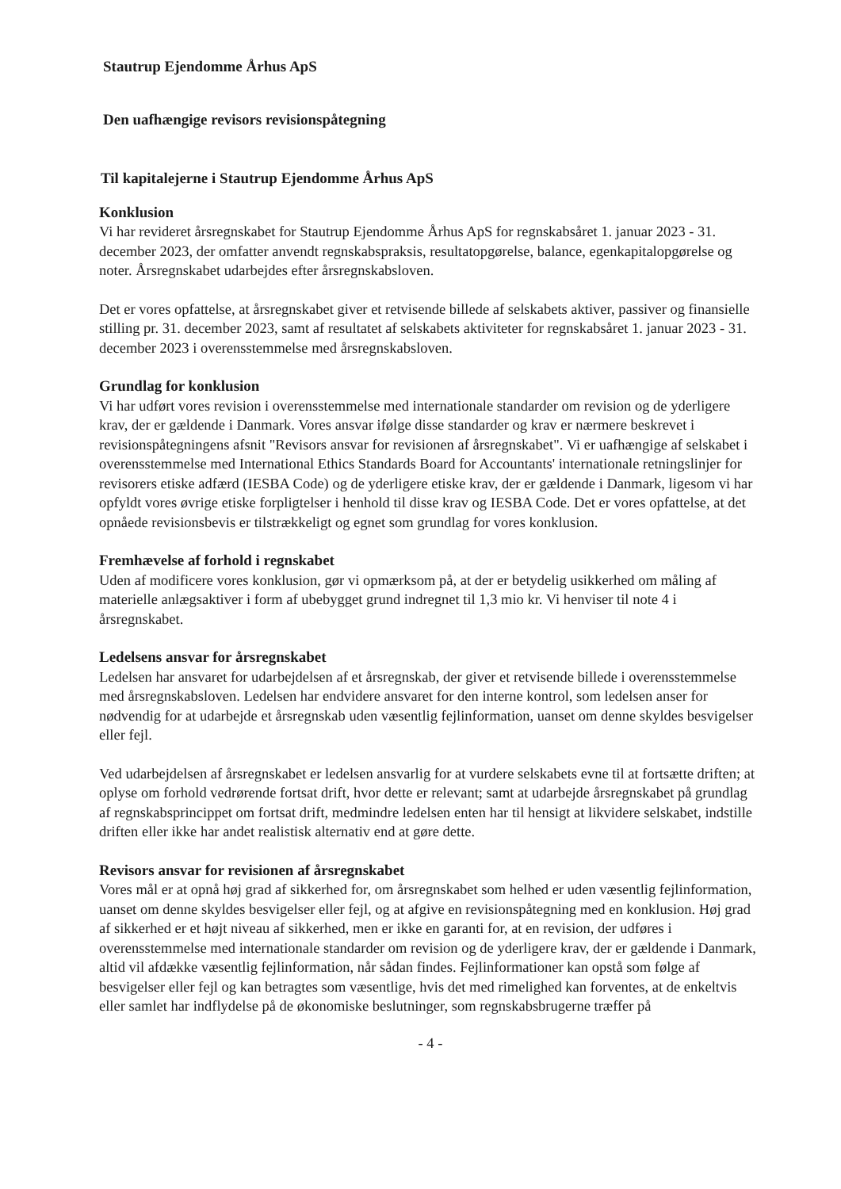Stautrup Ejendomme Århus ApS
Den uafhængige revisors revisionspåtegning
Til kapitalejerne i Stautrup Ejendomme Århus ApS
Konklusion
Vi har revideret årsregnskabet for Stautrup Ejendomme Århus ApS for regnskabsåret 1. januar 2023 - 31. december 2023, der omfatter anvendt regnskabspraksis, resultatopgørelse, balance, egenkapitalopgørelse og noter. Årsregnskabet udarbejdes efter årsregnskabsloven.
Det er vores opfattelse, at årsregnskabet giver et retvisende billede af selskabets aktiver, passiver og finansielle stilling pr. 31. december 2023, samt af resultatet af selskabets aktiviteter for regnskabsåret 1. januar 2023 - 31. december 2023 i overensstemmelse med årsregnskabsloven.
Grundlag for konklusion
Vi har udført vores revision i overensstemmelse med internationale standarder om revision og de yderligere krav, der er gældende i Danmark. Vores ansvar ifølge disse standarder og krav er nærmere beskrevet i revisionspåtegningens afsnit "Revisors ansvar for revisionen af årsregnskabet". Vi er uafhængige af selskabet i overensstemmelse med International Ethics Standards Board for Accountants' internationale retningslinjer for revisorers etiske adfærd (IESBA Code) og de yderligere etiske krav, der er gældende i Danmark, ligesom vi har opfyldt vores øvrige etiske forpligtelser i henhold til disse krav og IESBA Code. Det er vores opfattelse, at det opnåede revisionsbevis er tilstrækkeligt og egnet som grundlag for vores konklusion.
Fremhævelse af forhold i regnskabet
Uden af modificere vores konklusion, gør vi opmærksom på, at der er betydelig usikkerhed om måling af materielle anlægsaktiver i form af ubebygget grund indregnet til 1,3 mio kr. Vi henviser til note 4 i årsregnskabet.
Ledelsens ansvar for årsregnskabet
Ledelsen har ansvaret for udarbejdelsen af et årsregnskab, der giver et retvisende billede i overensstemmelse med årsregnskabsloven. Ledelsen har endvidere ansvaret for den interne kontrol, som ledelsen anser for nødvendig for at udarbejde et årsregnskab uden væsentlig fejlinformation, uanset om denne skyldes besvigelser eller fejl.
Ved udarbejdelsen af årsregnskabet er ledelsen ansvarlig for at vurdere selskabets evne til at fortsætte driften; at oplyse om forhold vedrørende fortsat drift, hvor dette er relevant; samt at udarbejde årsregnskabet på grundlag af regnskabsprincippet om fortsat drift, medmindre ledelsen enten har til hensigt at likvidere selskabet, indstille driften eller ikke har andet realistisk alternativ end at gøre dette.
Revisors ansvar for revisionen af årsregnskabet
Vores mål er at opnå høj grad af sikkerhed for, om årsregnskabet som helhed er uden væsentlig fejlinformation, uanset om denne skyldes besvigelser eller fejl, og at afgive en revisionspåtegning med en konklusion. Høj grad af sikkerhed er et højt niveau af sikkerhed, men er ikke en garanti for, at en revision, der udføres i overensstemmelse med internationale standarder om revision og de yderligere krav, der er gældende i Danmark, altid vil afdække væsentlig fejlinformation, når sådan findes. Fejlinformationer kan opstå som følge af besvigelser eller fejl og kan betragtes som væsentlige, hvis det med rimelighed kan forventes, at de enkeltvis eller samlet har indflydelse på de økonomiske beslutninger, som regnskabsbrugerne træffer på
- 4 -